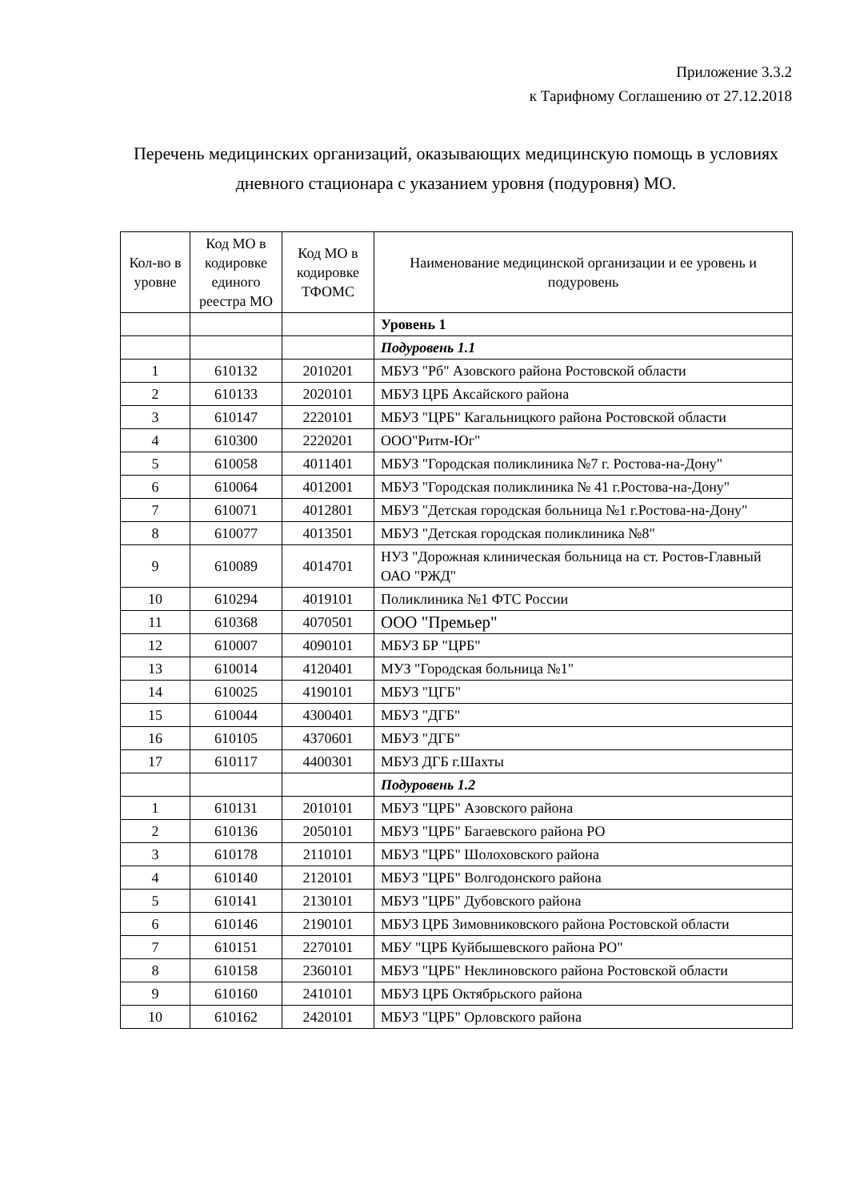Приложение 3.3.2
к Тарифному Соглашению от 27.12.2018
Перечень медицинских организаций, оказывающих медицинскую помощь в условиях дневного стационара с указанием уровня (подуровня) МО.
| Кол-во в уровне | Код МО в кодировке единого реестра МО | Код МО в кодировке ТФОМС | Наименование медицинской организации и ее уровень и подуровень |
| --- | --- | --- | --- |
| | | | Уровень 1 |
| | | | Подуровень 1.1 |
| 1 | 610132 | 2010201 | МБУЗ "Рб" Азовского района Ростовской области |
| 2 | 610133 | 2020101 | МБУЗ ЦРБ Аксайского района |
| 3 | 610147 | 2220101 | МБУЗ "ЦРБ" Кагальницкого района Ростовской области |
| 4 | 610300 | 2220201 | ООО"Ритм-Юг" |
| 5 | 610058 | 4011401 | МБУЗ "Городская поликлиника №7 г. Ростова-на-Дону" |
| 6 | 610064 | 4012001 | МБУЗ "Городская поликлиника № 41 г.Ростова-на-Дону" |
| 7 | 610071 | 4012801 | МБУЗ "Детская городская больница №1 г.Ростова-на-Дону" |
| 8 | 610077 | 4013501 | МБУЗ "Детская городская поликлиника №8" |
| 9 | 610089 | 4014701 | НУЗ "Дорожная клиническая больница на ст. Ростов-Главный ОАО "РЖД" |
| 10 | 610294 | 4019101 | Поликлиника №1 ФТС России |
| 11 | 610368 | 4070501 | ООО "Премьер" |
| 12 | 610007 | 4090101 | МБУЗ БР "ЦРБ" |
| 13 | 610014 | 4120401 | МУЗ "Городская больница №1" |
| 14 | 610025 | 4190101 | МБУЗ "ЦГБ" |
| 15 | 610044 | 4300401 | МБУЗ "ДГБ" |
| 16 | 610105 | 4370601 | МБУЗ "ДГБ" |
| 17 | 610117 | 4400301 | МБУЗ ДГБ г.Шахты |
| | | | Подуровень 1.2 |
| 1 | 610131 | 2010101 | МБУЗ "ЦРБ" Азовского района |
| 2 | 610136 | 2050101 | МБУЗ "ЦРБ" Багаевского района РО |
| 3 | 610178 | 2110101 | МБУЗ "ЦРБ" Шолоховского района |
| 4 | 610140 | 2120101 | МБУЗ "ЦРБ" Волгодонского района |
| 5 | 610141 | 2130101 | МБУЗ "ЦРБ" Дубовского района |
| 6 | 610146 | 2190101 | МБУЗ ЦРБ Зимовниковского района Ростовской области |
| 7 | 610151 | 2270101 | МБУ "ЦРБ Куйбышевского района РО" |
| 8 | 610158 | 2360101 | МБУЗ "ЦРБ" Неклиновского района Ростовской области |
| 9 | 610160 | 2410101 | МБУЗ ЦРБ Октябрьского района |
| 10 | 610162 | 2420101 | МБУЗ "ЦРБ" Орловского района |